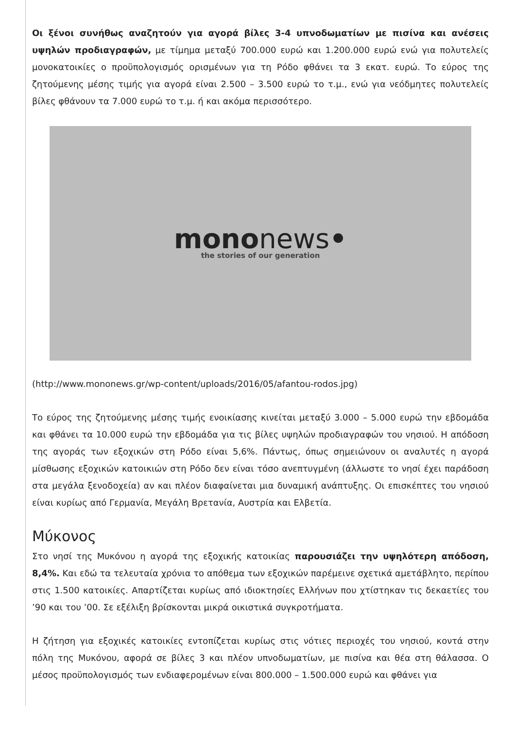Οι ξένοι συνήθως αναζητούν για αγορά βίλες 3-4 υπνοδωματίων με πισίνα και ανέσεις υψηλών προδιαγραφών, με τίμημα μεταξύ 700.000 ευρώ και 1.200.000 ευρώ ενώ για πολυτελείς μονοκατοικίες ο προϋπολογισμός ορισμένων για τη Ρόδο φθάνει τα 3 εκατ. ευρώ. Το εύρος της ζητούμενης μέσης τιμής για αγορά είναι 2.500 – 3.500 ευρώ το τ.μ., ενώ για νεόδμητες πολυτελείς βίλες φθάνουν τα 7.000 ευρώ το τ.μ. ή και ακόμα περισσότερο.
mononews•
the stories of our generation
(http://www.mononews.gr/wp-content/uploads/2016/05/afantou-rodos.jpg)
Το εύρος της ζητούμενης μέσης τιμής ενοικίασης κινείται μεταξύ 3.000 – 5.000 ευρώ την εβδομάδα και φθάνει τα 10.000 ευρώ την εβδομάδα για τις βίλες υψηλών προδιαγραφών του νησιού. Η απόδοση της αγοράς των εξοχικών στη Ρόδο είναι 5,6%. Πάντως, όπως σημειώνουν οι αναλυτές η αγορά μίσθωσης εξοχικών κατοικιών στη Ρόδο δεν είναι τόσο ανεπτυγμένη (άλλωστε το νησί έχει παράδοση στα μεγάλα ξενοδοχεία) αν και πλέον διαφαίνεται μια δυναμική ανάπτυξης. Οι επισκέπτες του νησιού είναι κυρίως από Γερμανία, Μεγάλη Βρετανία, Αυστρία και Ελβετία.
Μύκονος
Στο νησί της Μυκόνου η αγορά της εξοχικής κατοικίας παρουσιάζει την υψηλότερη απόδοση, 8,4%. Και εδώ τα τελευταία χρόνια το απόθεμα των εξοχικών παρέμεινε σχετικά αμετάβλητο, περίπου στις 1.500 κατοικίες. Απαρτίζεται κυρίως από ιδιοκτησίες Ελλήνων που χτίστηκαν τις δεκαετίες του ’90 και του ’00. Σε εξέλιξη βρίσκονται μικρά οικιστικά συγκροτήματα.
Η ζήτηση για εξοχικές κατοικίες εντοπίζεται κυρίως στις νότιες περιοχές του νησιού, κοντά στην πόλη της Μυκόνου, αφορά σε βίλες 3 και πλέον υπνοδωματίων, με πισίνα και θέα στη θάλασσα. Ο μέσος προϋπολογισμός των ενδιαφερομένων είναι 800.000 – 1.500.000 ευρώ και φθάνει για